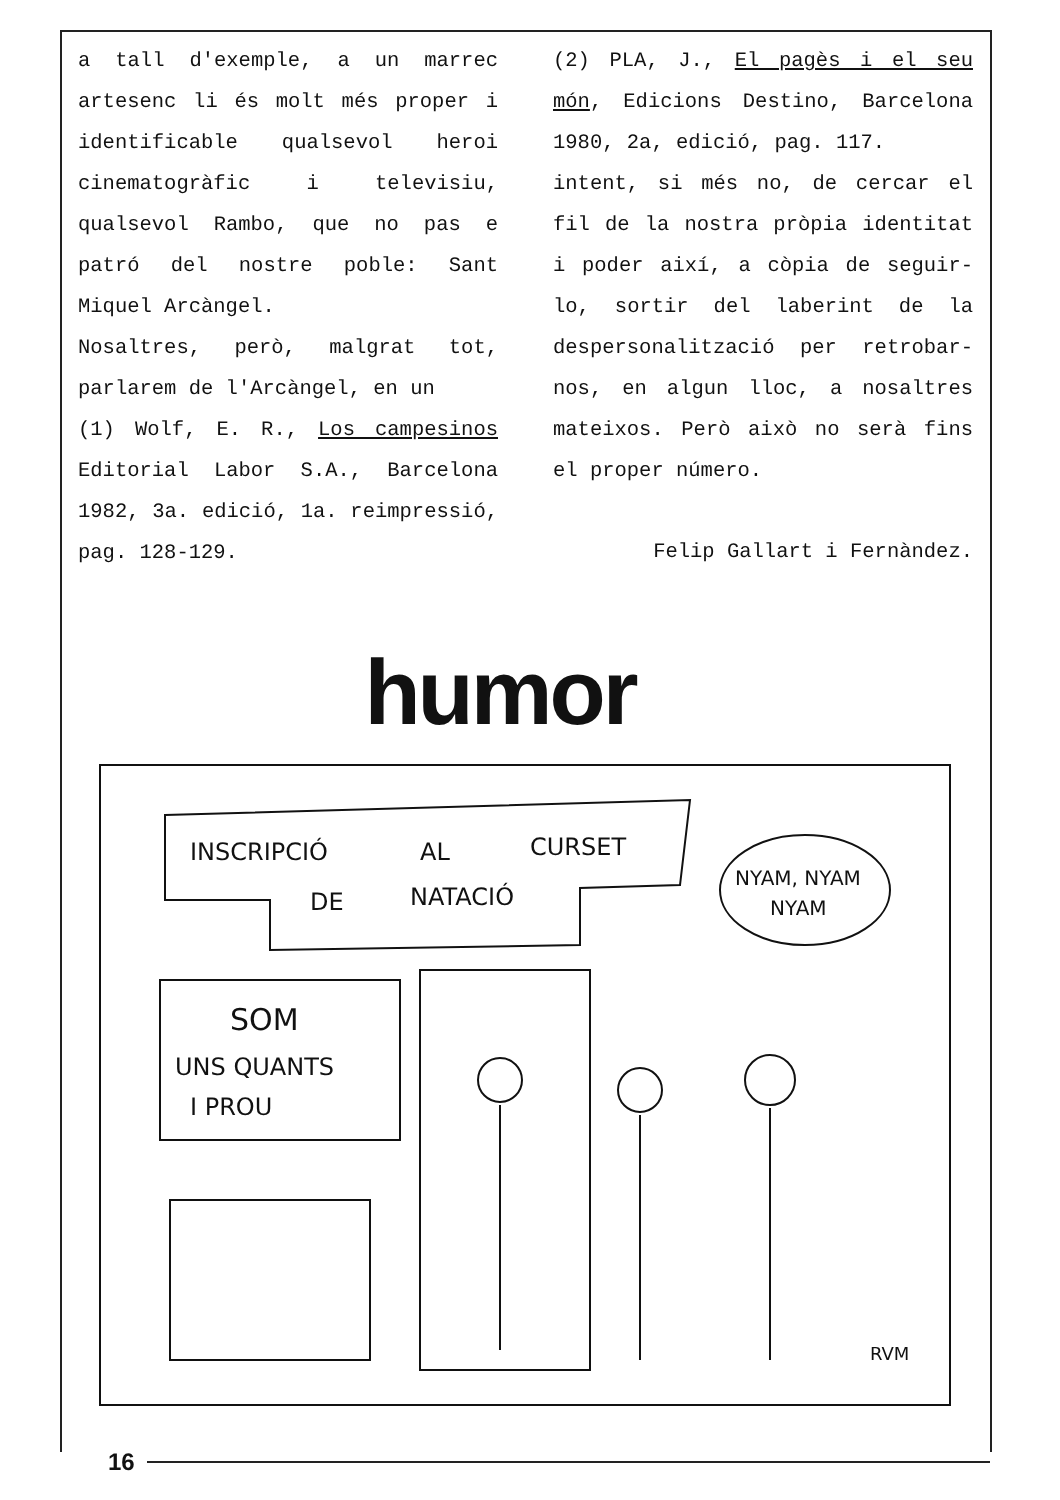a tall d'exemple, a un marrec artesenc li és molt més proper i identificable qualsevol heroi cinematogràfic i televisiu, qualsevol Rambo, que no pas e patró del nostre poble: Sant Miquel Arcàngel.
Nosaltres, però, malgrat tot, parlarem de l'Arcàngel, en un
(1) Wolf, E. R., Los campesinos Editorial Labor S.A., Barcelona 1982, 3a. edició, 1a. reimpressió, pag. 128-129.
(2) PLA, J., El pagès i el seu món, Edicions Destino, Barcelona 1980, 2a, edició, pag. 117.
intent, si més no, de cercar el fil de la nostra pròpia identitat i poder així, a còpia de seguir-lo, sortir del laberint de la despersonalització per retrobar-nos, en algun lloc, a nosaltres mateixos. Però això no serà fins el proper número.
Felip Gallart i Fernàndez.
humor
INSCRIPCIÓ
AL
CURSET
DE
NATACIÓ
NYAM, NYAM
NYAM
SOM
UNS QUANTS
I PROU
RVM
16